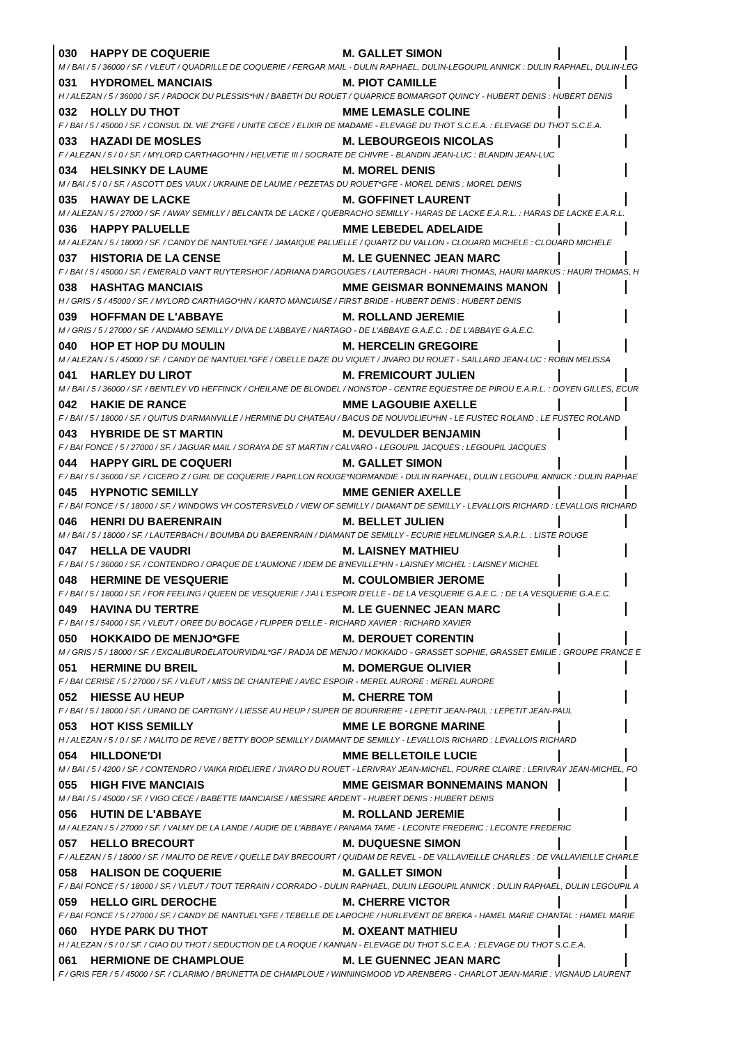030 HAPPY DE COQUERIE M. GALLET SIMON
M / BAI / 5 / 36000 / SF. / VLEUT / QUADRILLE DE COQUERIE / FERGAR MAIL - DULIN RAPHAEL, DULIN-LEGOUPIL ANNICK : DULIN RAPHAEL, DULIN-LEG
031 HYDROMEL MANCIAIS M. PIOT CAMILLE
H / ALEZAN / 5 / 36000 / SF. / PADOCK DU PLESSIS*HN / BABETH DU ROUET / QUAPRICE BOIMARGOT QUINCY - HUBERT DENIS : HUBERT DENIS
032 HOLLY DU THOT MME LEMASLE COLINE
F / BAI / 5 / 45000 / SF. / CONSUL DL VIE Z*GFE / UNITE CECE / ELIXIR DE MADAME - ELEVAGE DU THOT S.C.E.A. : ELEVAGE DU THOT S.C.E.A.
033 HAZADI DE MOSLES M. LEBOURGEOIS NICOLAS
F / ALEZAN / 5 / 0 / SF. / MYLORD CARTHAGO*HN / HELVETIE III / SOCRATE DE CHIVRE - BLANDIN JEAN-LUC : BLANDIN JEAN-LUC
034 HELSINKY DE LAUME M. MOREL DENIS
M / BAI / 5 / 0 / SF. / ASCOTT DES VAUX / UKRAINE DE LAUME / PEZETAS DU ROUET*GFE - MOREL DENIS : MOREL DENIS
035 HAWAY DE LACKE M. GOFFINET LAURENT
M / ALEZAN / 5 / 27000 / SF. / AWAY SEMILLY / BELCANTA DE LACKE / QUEBRACHO SEMILLY - HARAS DE LACKE E.A.R.L. : HARAS DE LACKE E.A.R.L.
036 HAPPY PALUELLE MME LEBEDEL ADELAIDE
M / ALEZAN / 5 / 18000 / SF. / CANDY DE NANTUEL*GFE / JAMAIQUE PALUELLE / QUARTZ DU VALLON - CLOUARD MICHELE : CLOUARD MICHELE
037 HISTORIA DE LA CENSE M. LE GUENNEC JEAN MARC
F / BAI / 5 / 45000 / SF. / EMERALD VAN'T RUYTERSHOF / ADRIANA D'ARGOUGES / LAUTERBACH - HAURI THOMAS, HAURI MARKUS : HAURI THOMAS, H
038 HASHTAG MANCIAIS MME GEISMAR BONNEMAINS MANON
H / GRIS / 5 / 45000 / SF. / MYLORD CARTHAGO*HN / KARTO MANCIAISE / FIRST BRIDE - HUBERT DENIS : HUBERT DENIS
039 HOFFMAN DE L'ABBAYE M. ROLLAND JEREMIE
M / GRIS / 5 / 27000 / SF. / ANDIAMO SEMILLY / DIVA DE L'ABBAYE / NARTAGO - DE L'ABBAYE G.A.E.C. : DE L'ABBAYE G.A.E.C.
040 HOP ET HOP DU MOULIN M. HERCELIN GREGOIRE
M / ALEZAN / 5 / 45000 / SF. / CANDY DE NANTUEL*GFE / OBELLE DAZE DU VIQUET / JIVARO DU ROUET - SAILLARD JEAN-LUC : ROBIN MELISSA
041 HARLEY DU LIROT M. FREMICOURT JULIEN
M / BAI / 5 / 36000 / SF. / BENTLEY VD HEFFINCK / CHEILANE DE BLONDEL / NONSTOP - CENTRE EQUESTRE DE PIROU E.A.R.L. : DOYEN GILLES, ECUR
042 HAKIE DE RANCE MME LAGOUBIE AXELLE
F / BAI / 5 / 18000 / SF. / QUITUS D'ARMANVILLE / HERMINE DU CHATEAU / BACUS DE NOUVOLIEU*HN - LE FUSTEC ROLAND : LE FUSTEC ROLAND
043 HYBRIDE DE ST MARTIN M. DEVULDER BENJAMIN
F / BAI FONCE / 5 / 27000 / SF. / JAGUAR MAIL / SORAYA DE ST MARTIN / CALVARO - LEGOUPIL JACQUES : LEGOUPIL JACQUES
044 HAPPY GIRL DE COQUERI M. GALLET SIMON
F / BAI / 5 / 36000 / SF. / CICERO Z / GIRL DE COQUERIE / PAPILLON ROUGE*NORMANDIE - DULIN RAPHAEL, DULIN LEGOUPIL ANNICK : DULIN RAPHAE
045 HYPNOTIC SEMILLY MME GENIER AXELLE
F / BAI FONCE / 5 / 18000 / SF. / WINDOWS VH COSTERSVELD / VIEW OF SEMILLY / DIAMANT DE SEMILLY - LEVALLOIS RICHARD : LEVALLOIS RICHARD
046 HENRI DU BAERENRAIN M. BELLET JULIEN
M / BAI / 5 / 18000 / SF. / LAUTERBACH / BOUMBA DU BAERENRAIN / DIAMANT DE SEMILLY - ECURIE HELMLINGER S.A.R.L. : LISTE ROUGE
047 HELLA DE VAUDRI M. LAISNEY MATHIEU
F / BAI / 5 / 36000 / SF. / CONTENDRO / OPAQUE DE L'AUMONE / IDEM DE B'NEVILLE*HN - LAISNEY MICHEL : LAISNEY MICHEL
048 HERMINE DE VESQUERIE M. COULOMBIER JEROME
F / BAI / 5 / 18000 / SF. / FOR FEELING / QUEEN DE VESQUERIE / J'AI L'ESPOIR D'ELLE - DE LA VESQUERIE G.A.E.C. : DE LA VESQUERIE G.A.E.C.
049 HAVINA DU TERTRE M. LE GUENNEC JEAN MARC
F / BAI / 5 / 54000 / SF. / VLEUT / OREE DU BOCAGE / FLIPPER D'ELLE - RICHARD XAVIER : RICHARD XAVIER
050 HOKKAIDO DE MENJO*GFE M. DEROUET CORENTIN
M / GRIS / 5 / 18000 / SF. / EXCALIBURDELATOURVIDAL*GF / RADJA DE MENJO / MOKKAIDO - GRASSET SOPHIE, GRASSET EMILIE : GROUPE FRANCE E
051 HERMINE DU BREIL M. DOMERGUE OLIVIER
F / BAI CERISE / 5 / 27000 / SF. / VLEUT / MISS DE CHANTEPIE / AVEC ESPOIR - MEREL AURORE : MEREL AURORE
052 HIESSE AU HEUP M. CHERRE TOM
F / BAI / 5 / 18000 / SF. / URANO DE CARTIGNY / LIESSE AU HEUP / SUPER DE BOURRIERE - LEPETIT JEAN-PAUL : LEPETIT JEAN-PAUL
053 HOT KISS SEMILLY MME LE BORGNE MARINE
H / ALEZAN / 5 / 0 / SF. / MALITO DE REVE / BETTY BOOP SEMILLY / DIAMANT DE SEMILLY - LEVALLOIS RICHARD : LEVALLOIS RICHARD
054 HILLDONE'DI MME BELLETOILE LUCIE
M / BAI / 5 / 4200 / SF. / CONTENDRO / VAIKA RIDELIERE / JIVARO DU ROUET - LERIVRAY JEAN-MICHEL, FOURRE CLAIRE : LERIVRAY JEAN-MICHEL, FO
055 HIGH FIVE MANCIAIS MME GEISMAR BONNEMAINS MANON
M / BAI / 5 / 45000 / SF. / VIGO CECE / BABETTE MANCIAISE / MESSIRE ARDENT - HUBERT DENIS : HUBERT DENIS
056 HUTIN DE L'ABBAYE M. ROLLAND JEREMIE
M / ALEZAN / 5 / 27000 / SF. / VALMY DE LA LANDE / AUDIE DE L'ABBAYE / PANAMA TAME - LECONTE FREDERIC : LECONTE FREDERIC
057 HELLO BRECOURT M. DUQUESNE SIMON
F / ALEZAN / 5 / 18000 / SF. / MALITO DE REVE / QUELLE DAY BRECOURT / QUIDAM DE REVEL - DE VALLAVIEILLE CHARLES : DE VALLAVIEILLE CHARLE
058 HALISON DE COQUERIE M. GALLET SIMON
F / BAI FONCE / 5 / 18000 / SF. / VLEUT / TOUT TERRAIN / CORRADO - DULIN RAPHAEL, DULIN LEGOUPIL ANNICK : DULIN RAPHAEL, DULIN LEGOUPIL A
059 HELLO GIRL DEROCHE M. CHERRE VICTOR
F / BAI FONCE / 5 / 27000 / SF. / CANDY DE NANTUEL*GFE / TEBELLE DE LAROCHE / HURLEVENT DE BREKA - HAMEL MARIE CHANTAL : HAMEL MARIE
060 HYDE PARK DU THOT M. OXEANT MATHIEU
H / ALEZAN / 5 / 0 / SF. / CIAO DU THOT / SEDUCTION DE LA ROQUE / KANNAN - ELEVAGE DU THOT S.C.E.A. : ELEVAGE DU THOT S.C.E.A.
061 HERMIONE DE CHAMPLOUE M. LE GUENNEC JEAN MARC
F / GRIS FER / 5 / 45000 / SF. / CLARIMO / BRUNETTA DE CHAMPLOUE / WINNINGMOOD VD ARENBERG - CHARLOT JEAN-MARIE : VIGNAUD LAURENT